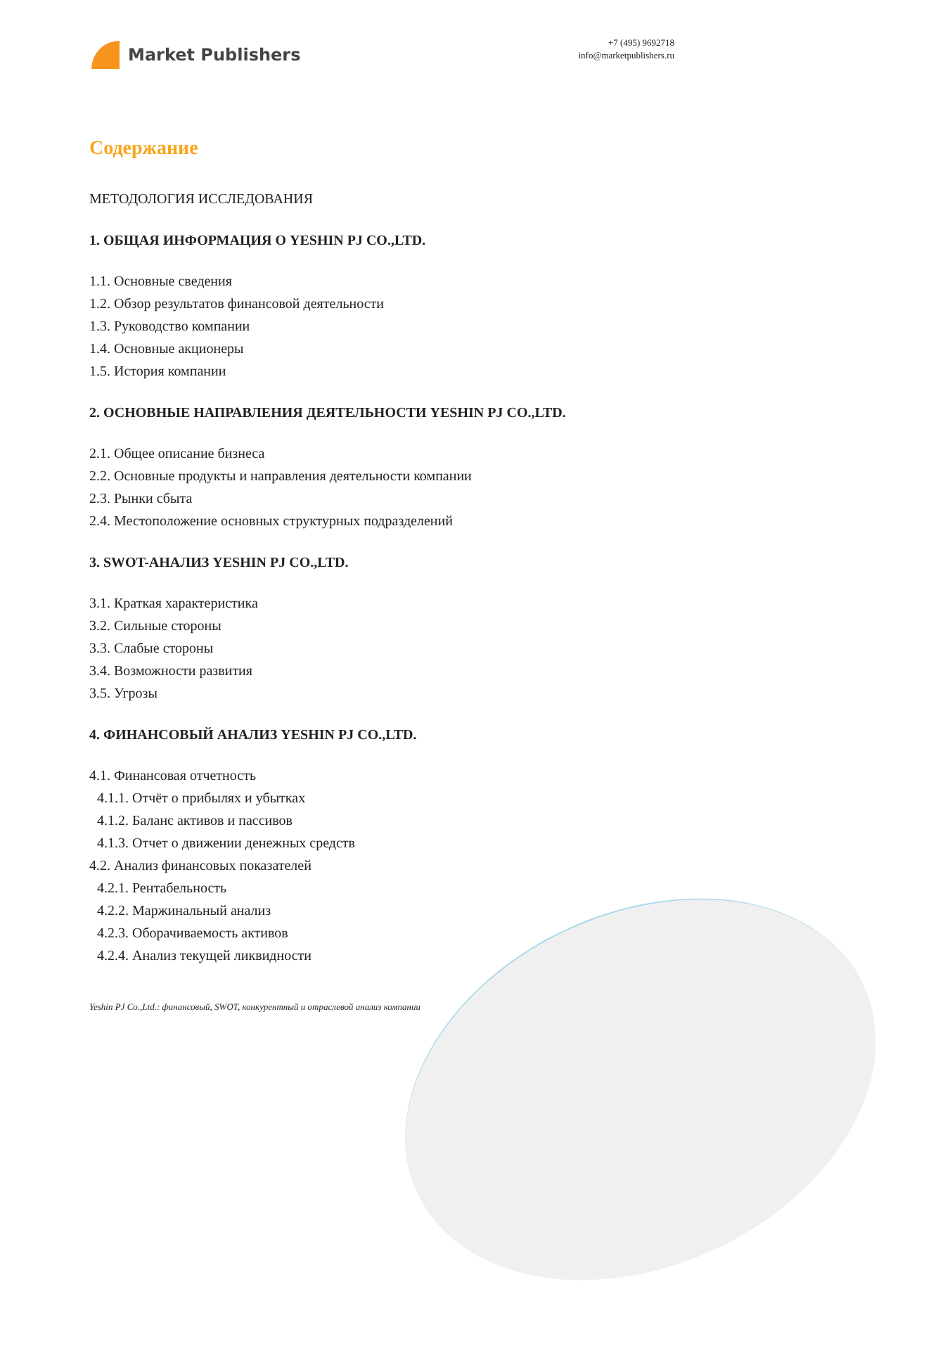Market Publishers
+7 (495) 9692718
info@marketpublishers.ru
Содержание
МЕТОДОЛОГИЯ ИССЛЕДОВАНИЯ
1. ОБЩАЯ ИНФОРМАЦИЯ О YESHIN PJ CO.,LTD.
1.1. Основные сведения
1.2. Обзор результатов финансовой деятельности
1.3. Руководство компании
1.4. Основные акционеры
1.5. История компании
2. ОСНОВНЫЕ НАПРАВЛЕНИЯ ДЕЯТЕЛЬНОСТИ YESHIN PJ CO.,LTD.
2.1. Общее описание бизнеса
2.2. Основные продукты и направления деятельности компании
2.3. Рынки сбыта
2.4. Местоположение основных структурных подразделений
3. SWOT-АНАЛИЗ YESHIN PJ CO.,LTD.
3.1. Краткая характеристика
3.2. Сильные стороны
3.3. Слабые стороны
3.4. Возможности развития
3.5. Угрозы
4. ФИНАНСОВЫЙ АНАЛИЗ YESHIN PJ CO.,LTD.
4.1. Финансовая отчетность
4.1.1. Отчёт о прибылях и убытках
4.1.2. Баланс активов и пассивов
4.1.3. Отчет о движении денежных средств
4.2. Анализ финансовых показателей
4.2.1. Рентабельность
4.2.2. Маржинальный анализ
4.2.3. Оборачиваемость активов
4.2.4. Анализ текущей ликвидности
Yeshin PJ Co.,Ltd.: финансовый, SWOT, конкурентный и отраслевой анализ компании